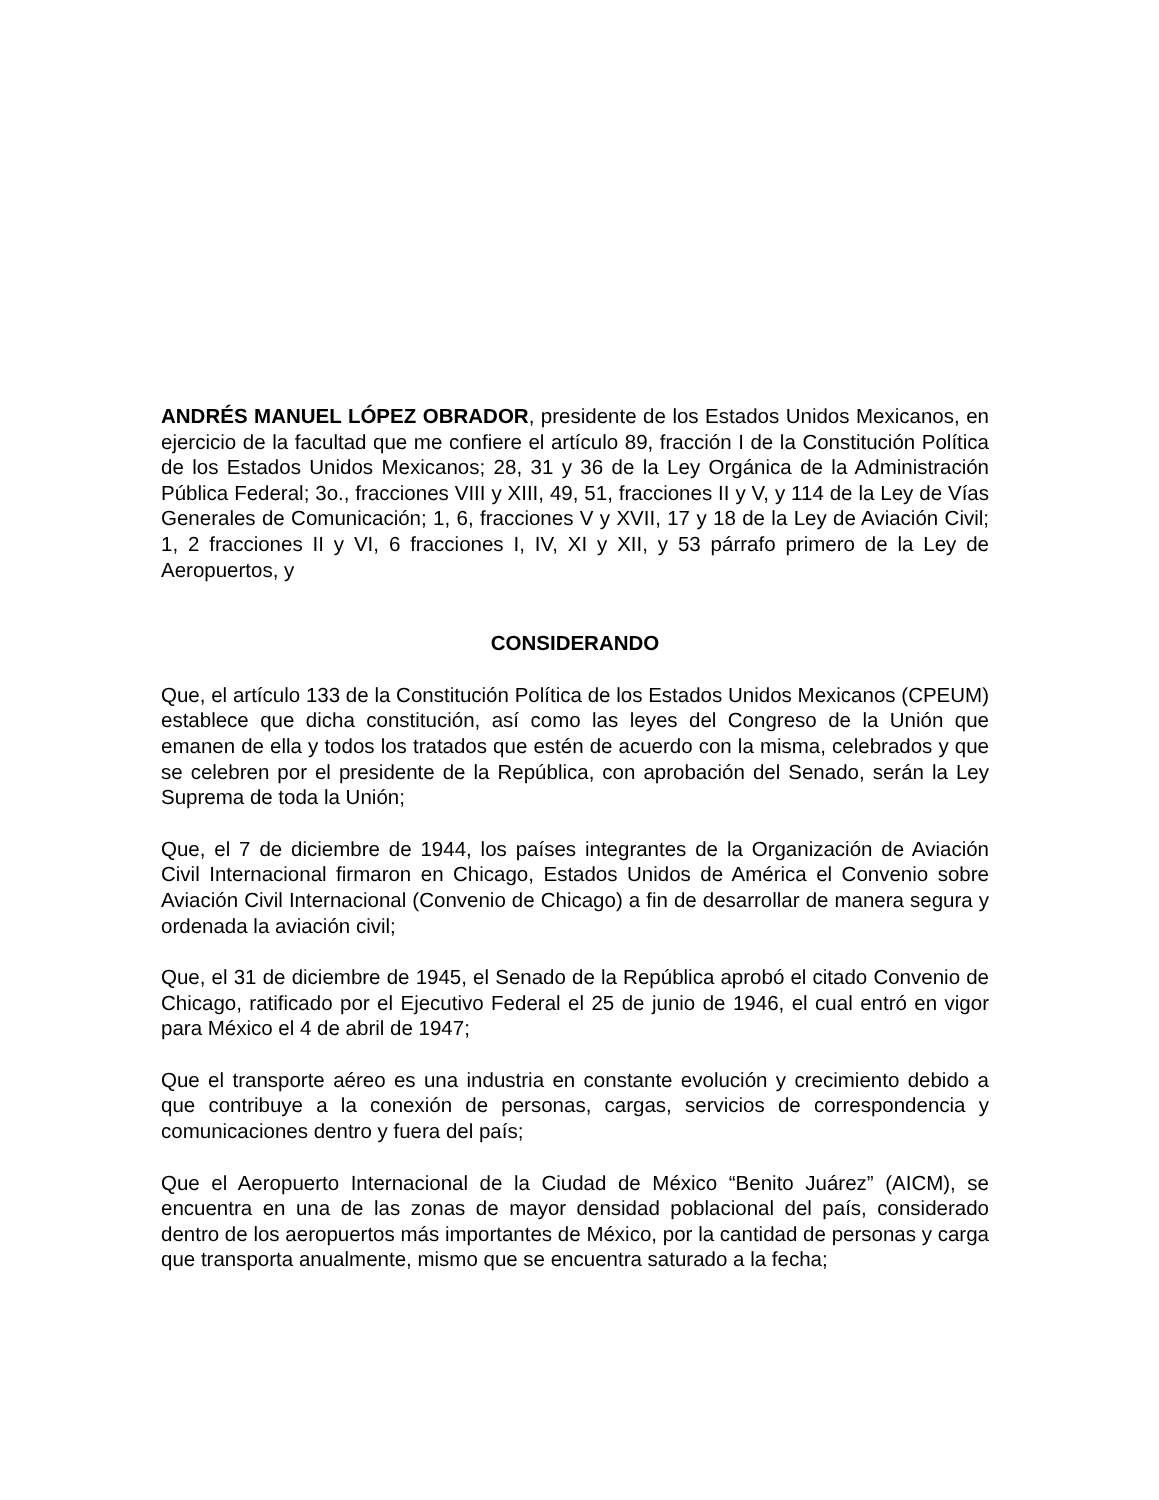ANDRÉS MANUEL LÓPEZ OBRADOR, presidente de los Estados Unidos Mexicanos, en ejercicio de la facultad que me confiere el artículo 89, fracción I de la Constitución Política de los Estados Unidos Mexicanos; 28, 31 y 36 de la Ley Orgánica de la Administración Pública Federal; 3o., fracciones VIII y XIII, 49, 51, fracciones II y V, y 114 de la Ley de Vías Generales de Comunicación; 1, 6, fracciones V y XVII, 17 y 18 de la Ley de Aviación Civil; 1, 2 fracciones II y VI, 6 fracciones I, IV, XI y XII, y 53 párrafo primero de la Ley de Aeropuertos, y
CONSIDERANDO
Que, el artículo 133 de la Constitución Política de los Estados Unidos Mexicanos (CPEUM) establece que dicha constitución, así como las leyes del Congreso de la Unión que emanen de ella y todos los tratados que estén de acuerdo con la misma, celebrados y que se celebren por el presidente de la República, con aprobación del Senado, serán la Ley Suprema de toda la Unión;
Que, el 7 de diciembre de 1944, los países integrantes de la Organización de Aviación Civil Internacional firmaron en Chicago, Estados Unidos de América el Convenio sobre Aviación Civil Internacional (Convenio de Chicago) a fin de desarrollar de manera segura y ordenada la aviación civil;
Que, el 31 de diciembre de 1945, el Senado de la República aprobó el citado Convenio de Chicago, ratificado por el Ejecutivo Federal el 25 de junio de 1946, el cual entró en vigor para México el 4 de abril de 1947;
Que el transporte aéreo es una industria en constante evolución y crecimiento debido a que contribuye a la conexión de personas, cargas, servicios de correspondencia y comunicaciones dentro y fuera del país;
Que el Aeropuerto Internacional de la Ciudad de México “Benito Juárez” (AICM), se encuentra en una de las zonas de mayor densidad poblacional del país, considerado dentro de los aeropuertos más importantes de México, por la cantidad de personas y carga que transporta anualmente, mismo que se encuentra saturado a la fecha;